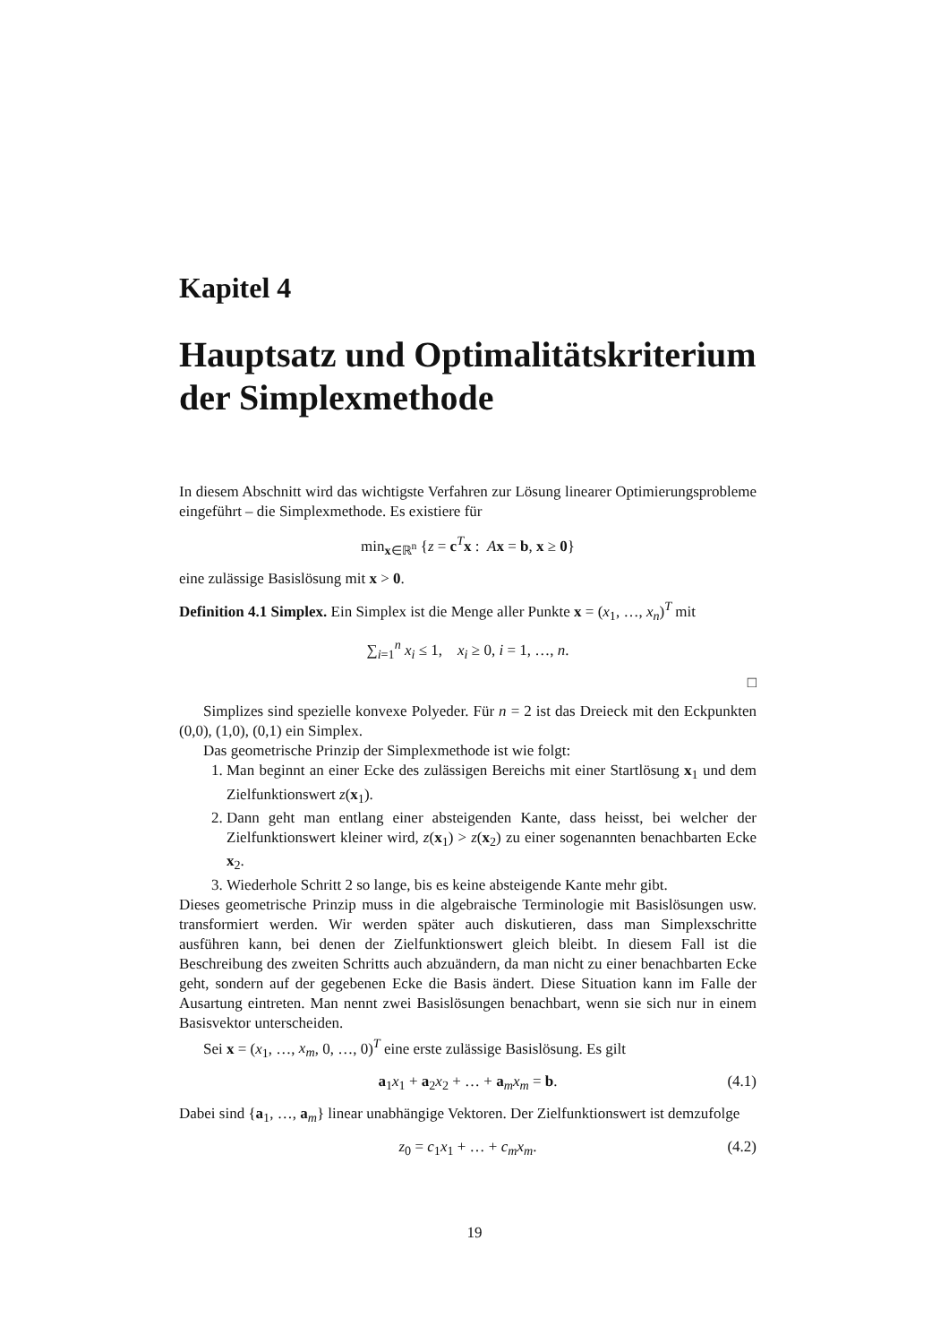Kapitel 4
Hauptsatz und Optimalitätskriterium der Simplexmethode
In diesem Abschnitt wird das wichtigste Verfahren zur Lösung linearer Optimierungsprobleme eingeführt – die Simplexmethode. Es existiere für
min<sub>x∈ℝ<sup>n</sup></sub> {z = c<sup>T</sup>x : Ax = b, x ≥ 0}
eine zulässige Basislösung mit x > 0.
Definition 4.1 Simplex. Ein Simplex ist die Menge aller Punkte x = (x<sub>1</sub>, …, x<sub>n</sub>)<sup>T</sup> mit
∑<sub>i=1</sub><sup>n</sup> x<sub>i</sub> ≤ 1, x<sub>i</sub> ≥ 0, i = 1, …, n.
□
Simplizes sind spezielle konvexe Polyeder. Für n = 2 ist das Dreieck mit den Eckpunkten (0,0), (1,0), (0,1) ein Simplex.
Das geometrische Prinzip der Simplexmethode ist wie folgt:
1. Man beginnt an einer Ecke des zulässigen Bereichs mit einer Startlösung x<sub>1</sub> und dem Zielfunktionswert z(x<sub>1</sub>).
2. Dann geht man entlang einer absteigenden Kante, dass heisst, bei welcher der Zielfunktionswert kleiner wird, z(x<sub>1</sub>) > z(x<sub>2</sub>) zu einer sogenannten benachbarten Ecke x<sub>2</sub>.
3. Wiederhole Schritt 2 so lange, bis es keine absteigende Kante mehr gibt.
Dieses geometrische Prinzip muss in die algebraische Terminologie mit Basislösungen usw. transformiert werden. Wir werden später auch diskutieren, dass man Simplexschritte ausführen kann, bei denen der Zielfunktionswert gleich bleibt. In diesem Fall ist die Beschreibung des zweiten Schritts auch abzuändern, da man nicht zu einer benachbarten Ecke geht, sondern auf der gegebenen Ecke die Basis ändert. Diese Situation kann im Falle der Ausartung eintreten. Man nennt zwei Basislösungen benachbart, wenn sie sich nur in einem Basisvektor unterscheiden.
Sei x = (x<sub>1</sub>, …, x<sub>m</sub>, 0, …, 0)<sup>T</sup> eine erste zulässige Basislösung. Es gilt
a<sub>1</sub>x<sub>1</sub> + a<sub>2</sub>x<sub>2</sub> + … + a<sub>m</sub>x<sub>m</sub> = b. (4.1)
Dabei sind {a<sub>1</sub>, …, a<sub>m</sub>} linear unabhängige Vektoren. Der Zielfunktionswert ist demzufolge
z<sub>0</sub> = c<sub>1</sub>x<sub>1</sub> + … + c<sub>m</sub>x<sub>m</sub>. (4.2)
19